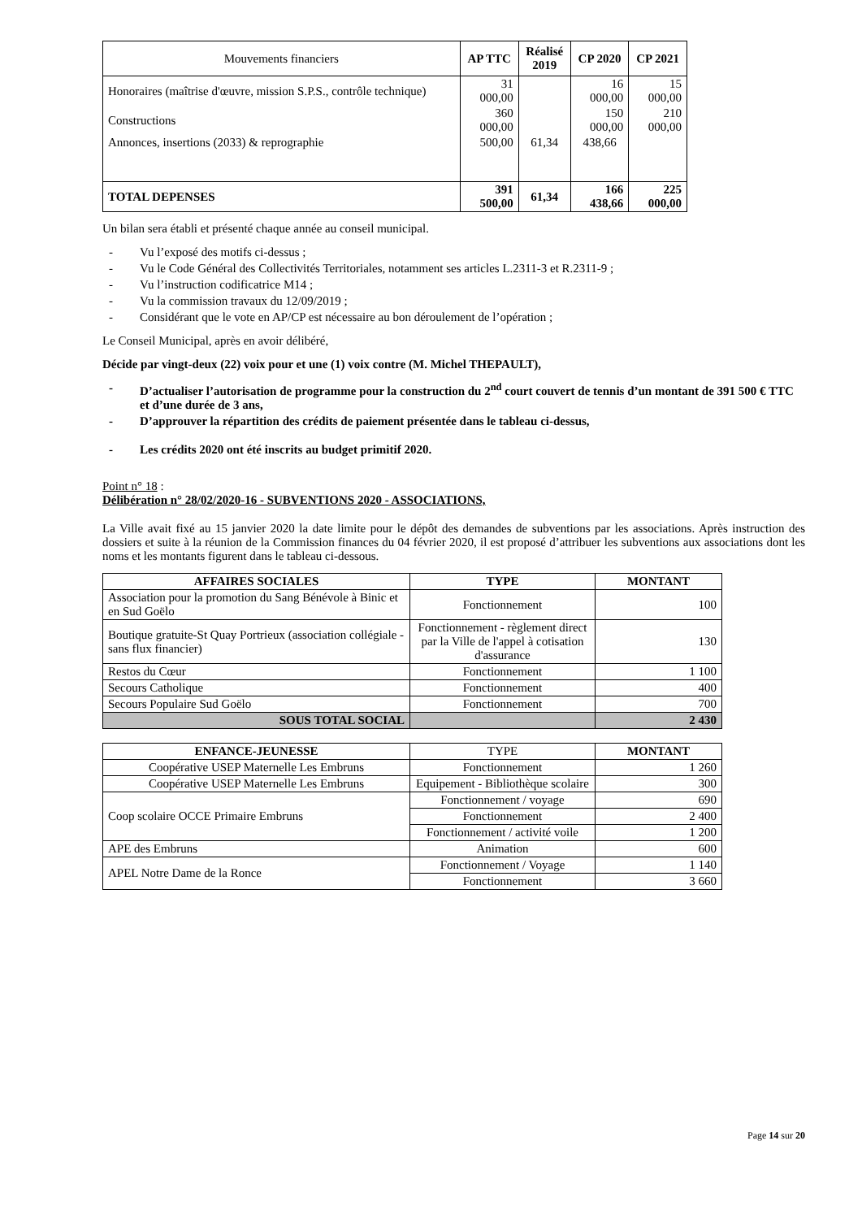| Mouvements financiers | AP TTC | Réalisé 2019 | CP 2020 | CP 2021 |
| --- | --- | --- | --- | --- |
| Honoraires (maîtrise d'œuvre, mission S.P.S., contrôle technique) | 31 000,00 | | 16 000,00 | 15 000,00 |
| Constructions | 360 000,00 | | 150 000,00 | 210 000,00 |
| Annonces, insertions (2033) & reprographie | 500,00 | 61,34 | 438,66 | |
| TOTAL DEPENSES | 391 500,00 | 61,34 | 166 438,66 | 225 000,00 |
Un bilan sera établi et présenté chaque année au conseil municipal.
- Vu l’exposé des motifs ci-dessus ;
- Vu le Code Général des Collectivités Territoriales, notamment ses articles L.2311-3 et R.2311-9 ;
- Vu l’instruction codificatrice M14 ;
- Vu la commission travaux du 12/09/2019 ;
- Considérant que le vote en AP/CP est nécessaire au bon déroulement de l’opération ;
Le Conseil Municipal, après en avoir délibéré,
Décide par vingt-deux (22) voix pour et une (1) voix contre (M. Michel THEPAULT),
- D’actualiser l’autorisation de programme pour la construction du 2<sup>nd</sup> court couvert de tennis d’un montant de 391 500 € TTC et d’une durée de 3 ans,
- D’approuver la répartition des crédits de paiement présentée dans le tableau ci-dessus,
- Les crédits 2020 ont été inscrits au budget primitif 2020.
Point n° 18 :
Délibération n° 28/02/2020-16 - SUBVENTIONS 2020 - ASSOCIATIONS,
La Ville avait fixé au 15 janvier 2020 la date limite pour le dépôt des demandes de subventions par les associations. Après instruction des dossiers et suite à la réunion de la Commission finances du 04 février 2020, il est proposé d’attribuer les subventions aux associations dont les noms et les montants figurent dans le tableau ci-dessous.
| AFFAIRES SOCIALES | TYPE | MONTANT |
| --- | --- | --- |
| Association pour la promotion du Sang Bénévole à Binic et en Sud Goëlo | Fonctionnement | 100 |
| Boutique gratuite-St Quay Portrieux (association collégiale - sans flux financier) | Fonctionnement - règlement direct par la Ville de l'appel à cotisation d'assurance | 130 |
| Restos du Cœur | Fonctionnement | 1 100 |
| Secours Catholique | Fonctionnement | 400 |
| Secours Populaire Sud Goëlo | Fonctionnement | 700 |
| SOUS TOTAL SOCIAL | | 2 430 |
| ENFANCE-JEUNESSE | TYPE | MONTANT |
| --- | --- | --- |
| Coopérative USEP Maternelle Les Embruns | Fonctionnement | 1 260 |
| Coopérative USEP Maternelle Les Embruns | Equipement - Bibliothèque scolaire | 300 |
| Coop scolaire OCCE Primaire Embruns | Fonctionnement / voyage | 690 |
| | Fonctionnement | 2 400 |
| | Fonctionnement / activité voile | 1 200 |
| APE des Embruns | Animation | 600 |
| APEL Notre Dame de la Ronce | Fonctionnement / Voyage | 1 140 |
| | Fonctionnement | 3 660 |
Page 14 sur 20